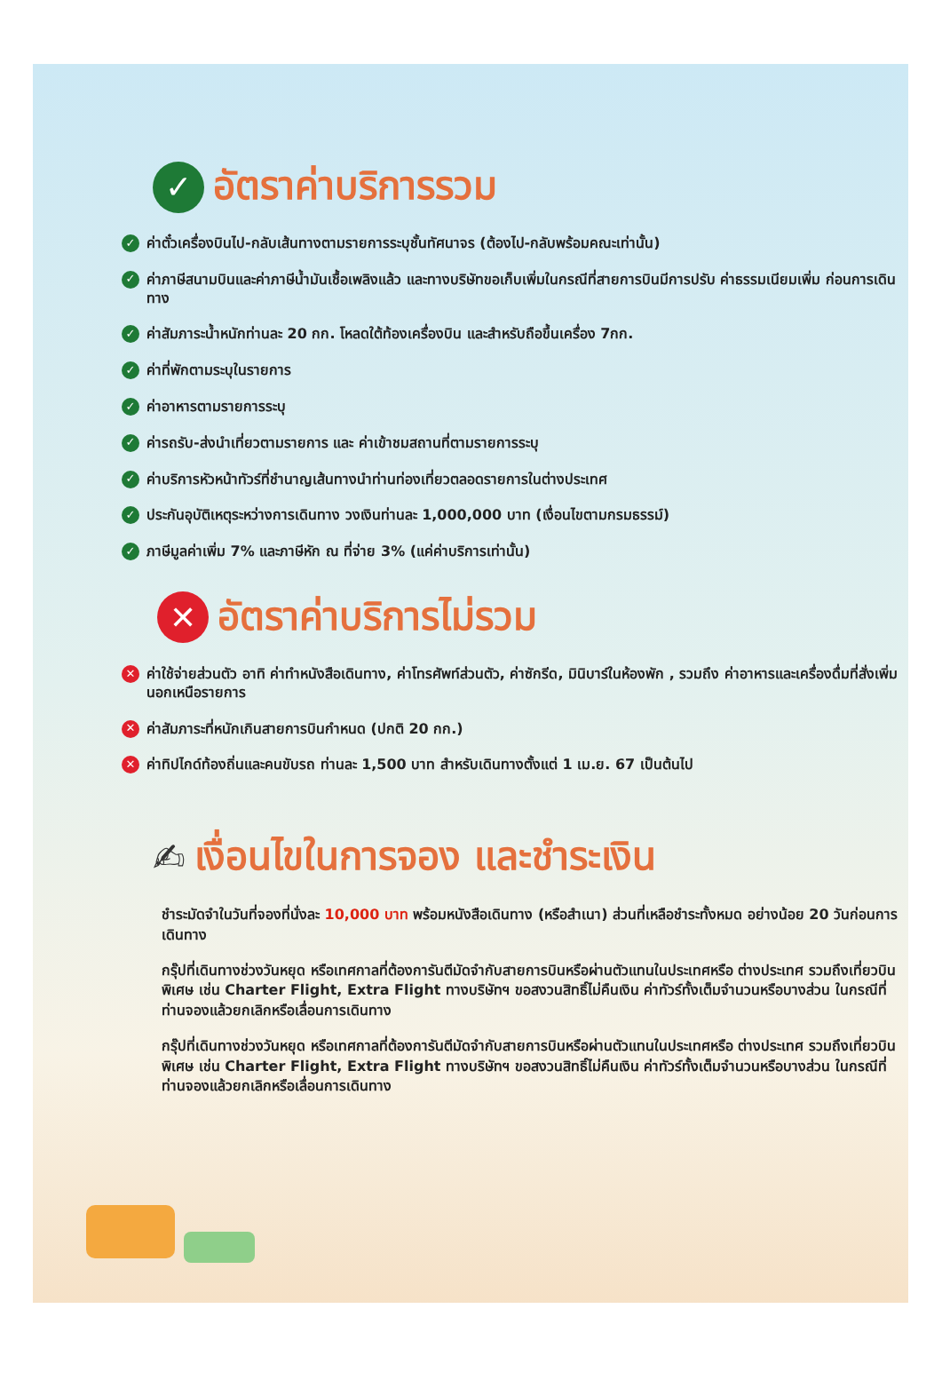✓ อัตราค่าบริการรวม
✓ ค่าตั๋วเครื่องบินไป-กลับเส้นทางตามรายการระบุชั้นทัศนาจร (ต้องไป-กลับพร้อมคณะเท่านั้น)
✓ ค่าภาษีสนามบินและค่าภาษีน้ำมันเชื้อเพลิงแล้ว และทางบริษัทขอเก็บเพิ่มในกรณีที่สายการบินมีการปรับ ค่าธรรมเนียมเพิ่ม ก่อนการเดินทาง
✓ ค่าสัมภาระน้ำหนักท่านละ 20 กก. โหลดใต้ท้องเครื่องบิน และสำหรับถือขึ้นเครื่อง 7กก.
✓ ค่าที่พักตามระบุในรายการ
✓ ค่าอาหารตามรายการระบุ
✓ ค่ารถรับ-ส่งนำเที่ยวตามรายการ และ ค่าเข้าชมสถานที่ตามรายการระบุ
✓ ค่าบริการหัวหน้าทัวร์ที่ชำนาญเส้นทางนำท่านท่องเที่ยวตลอดรายการในต่างประเทศ
✓ ประกันอุบัติเหตุระหว่างการเดินทาง วงเงินท่านละ 1,000,000 บาท (เงื่อนไขตามกรมธรรม์)
✓ ภาษีมูลค่าเพิ่ม 7% และภาษีหัก ณ ที่จ่าย 3% (แค่ค่าบริการเท่านั้น)
✕ อัตราค่าบริการไม่รวม
✕ ค่าใช้จ่ายส่วนตัว อาทิ ค่าทำหนังสือเดินทาง, ค่าโทรศัพท์ส่วนตัว, ค่าซักรีด, มินิบาร์ในห้องพัก , รวมถึง ค่าอาหารและเครื่องดื่มที่สั่งเพิ่มนอกเหนือรายการ
✕ ค่าสัมภาระที่หนักเกินสายการบินกำหนด (ปกติ 20 กก.)
✕ ค่าทิปไกด์ท้องถิ่นและคนขับรถ ท่านละ 1,500 บาท สำหรับเดินทางตั้งแต่ 1 เม.ย. 67 เป็นต้นไป
✍ เงื่อนไขในการจอง และชำระเงิน
ชำระมัดจำในวันที่จองที่นั่งละ 10,000 บาท พร้อมหนังสือเดินทาง (หรือสำเนา) ส่วนที่เหลือชำระทั้งหมด อย่างน้อย 20 วันก่อนการเดินทาง
กรุ๊ปที่เดินทางช่วงวันหยุด หรือเทศกาลที่ต้องการันตีมัดจำกับสายการบินหรือผ่านตัวแทนในประเทศหรือ ต่างประเทศ รวมถึงเที่ยวบินพิเศษ เช่น Charter Flight, Extra Flight ทางบริษัทฯ ขอสงวนสิทธิ์ไม่คืนเงิน ค่าทัวร์ทั้งเต็มจำนวนหรือบางส่วน ในกรณีที่ท่านจองแล้วยกเลิกหรือเลื่อนการเดินทาง
กรุ๊ปที่เดินทางช่วงวันหยุด หรือเทศกาลที่ต้องการันตีมัดจำกับสายการบินหรือผ่านตัวแทนในประเทศหรือ ต่างประเทศ รวมถึงเที่ยวบินพิเศษ เช่น Charter Flight, Extra Flight ทางบริษัทฯ ขอสงวนสิทธิ์ไม่คืนเงิน ค่าทัวร์ทั้งเต็มจำนวนหรือบางส่วน ในกรณีที่ท่านจองแล้วยกเลิกหรือเลื่อนการเดินทาง